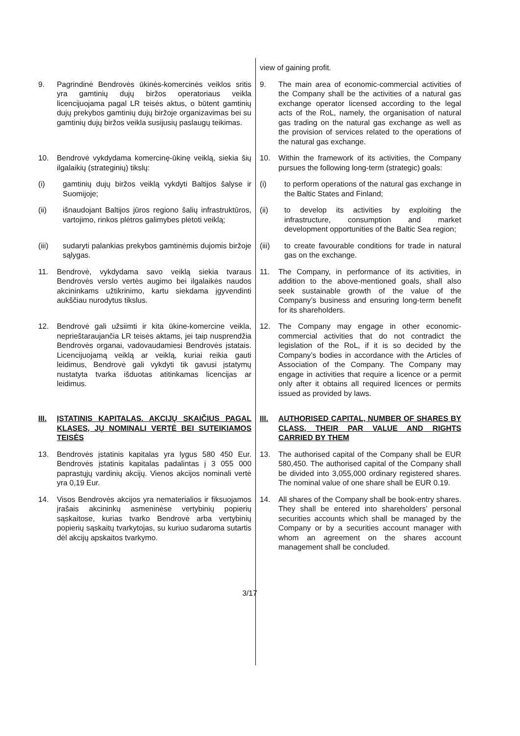| | view of gaining profit. |
| 9. Pagrindinė Bendrovės ūkinės-komercinės veiklos sritis yra gamtinių dujų biržos operatoriaus veikla licencijuojama pagal LR teisės aktus, o būtent gamtinių dujų prekybos gamtinių dujų biržoje organizavimas bei su gamtinių dujų biržos veikla susijusių paslaugų teikimas. | 9. The main area of economic-commercial activities of the Company shall be the activities of a natural gas exchange operator licensed according to the legal acts of the RoL, namely, the organisation of natural gas trading on the natural gas exchange as well as the provision of services related to the operations of the natural gas exchange. |
| 10. Bendrovė vykdydama komercinę-ūkinę veiklą, siekia šių ilgalaikių (strateginių) tikslų: | 10. Within the framework of its activities, the Company pursues the following long-term (strategic) goals: |
| (i) gamtinių dujų biržos veiklą vykdyti Baltijos šalyse ir Suomijoje; | (i) to perform operations of the natural gas exchange in the Baltic States and Finland; |
| (ii) išnaudojant Baltijos jūros regiono šalių infrastruktūros, vartojimo, rinkos plėtros galimybes plėtoti veiklą; | (ii) to develop its activities by exploiting the infrastructure, consumption and market development opportunities of the Baltic Sea region; |
| (iii) sudaryti palankias prekybos gamtinėmis dujomis biržoje sąlygas. | (iii) to create favourable conditions for trade in natural gas on the exchange. |
| 11. Bendrovė, vykdydama savo veiklą siekia tvaraus Bendrovės verslo vertės augimo bei ilgalaikės naudos akcininkams užtikrinimo, kartu siekdama įgyvendinti aukščiau nurodytus tikslus. | 11. The Company, in performance of its activities, in addition to the above-mentioned goals, shall also seek sustainable growth of the value of the Company’s business and ensuring long-term benefit for its shareholders. |
| 12. Bendrovė gali užsiimti ir kita ūkine-komercine veikla, neprieštaraujančia LR teisės aktams, jei taip nusprendžia Bendrovės organai, vadovaudamiesi Bendrovės įstatais. Licencijuojamą veiklą ar veiklą, kuriai reikia gauti leidimus, Bendrovė gali vykdyti tik gavusi įstatymų nustatyta tvarka išduotas atitinkamas licencijas ar leidimus. | 12. The Company may engage in other economic-commercial activities that do not contradict the legislation of the RoL, if it is so decided by the Company’s bodies in accordance with the Articles of Association of the Company. The Company may engage in activities that require a licence or a permit only after it obtains all required licences or permits issued as provided by laws. |
| III. ĮSTATINIS KAPITALAS. AKCIJŲ SKAIČIUS PAGAL KLASES, JŲ NOMINALI VERTĖ BEI SUTEIKIAMOS TEISĖS | III. AUTHORISED CAPITAL, NUMBER OF SHARES BY CLASS, THEIR PAR VALUE AND RIGHTS CARRIED BY THEM |
| 13. Bendrovės įstatinis kapitalas yra lygus 580 450 Eur. Bendrovės įstatinis kapitalas padalintas į 3 055 000 paprastųjų vardinių akcijų. Vienos akcijos nominali vertė yra 0,19 Eur. | 13. The authorised capital of the Company shall be EUR 580,450. The authorised capital of the Company shall be divided into 3,055,000 ordinary registered shares. The nominal value of one share shall be EUR 0.19. |
| 14. Visos Bendrovės akcijos yra nematerialios ir fiksuojamos įrašais akcininkų asmeninėse vertybinių popierių sąskaitose, kurias tvarko Bendrovė arba vertybinių popierių sąskaitų tvarkytojas, su kuriuo sudaroma sutartis dėl akcijų apskaitos tvarkymo. | 14. All shares of the Company shall be book-entry shares. They shall be entered into shareholders’ personal securities accounts which shall be managed by the Company or by a securities account manager with whom an agreement on the shares account management shall be concluded. |
3/17